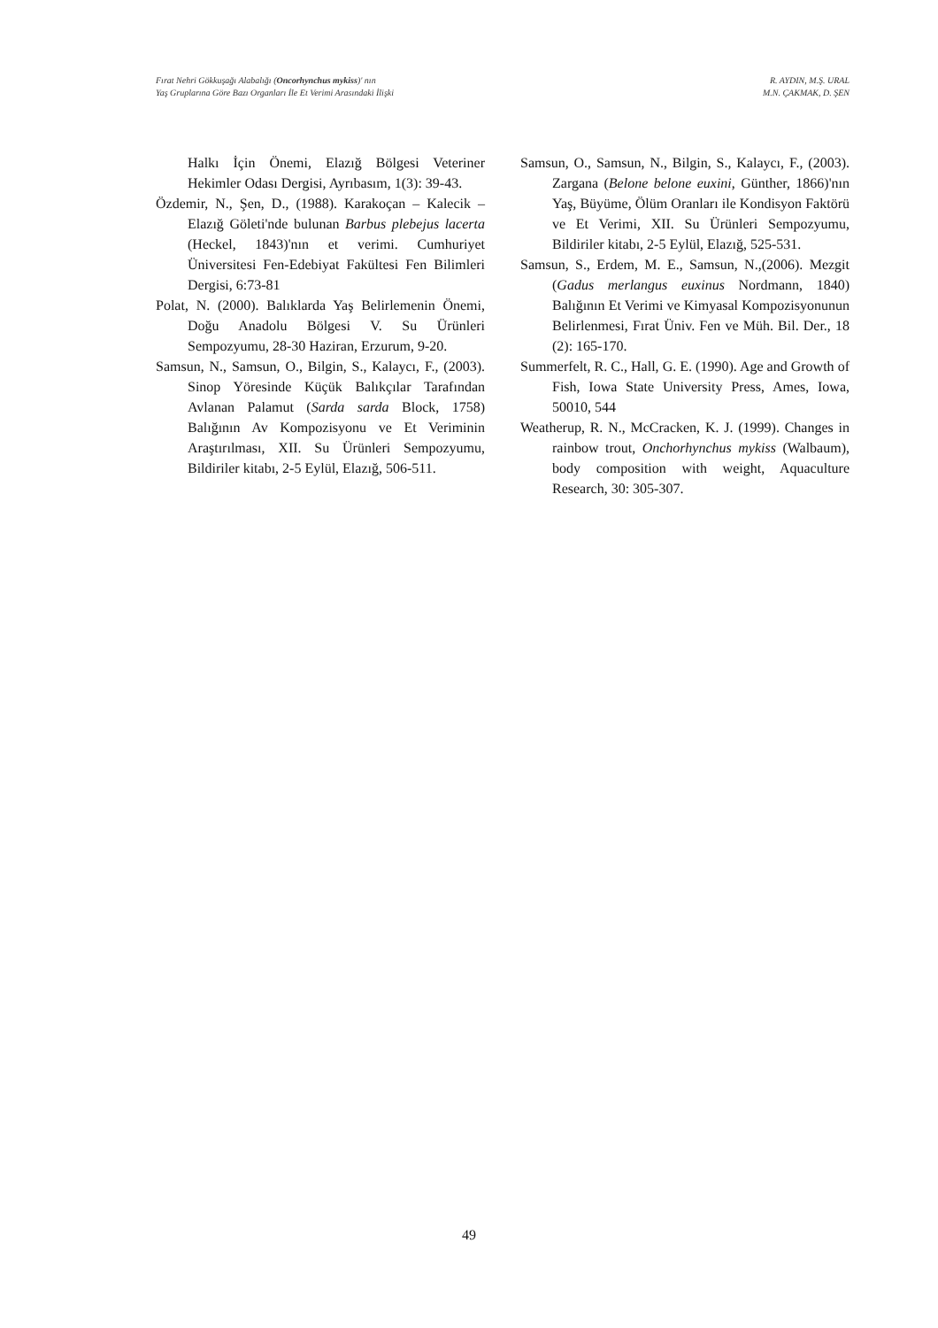Fırat Nehri Gökkuşağı Alabalığı (Oncorhynchus mykiss)' nın
Yaş Gruplarına Göre Bazı Organları İle Et Verimi Arasındaki İlişki
R. AYDIN, M.Ş. URAL
M.N. ÇAKMAK, D. ŞEN
Halkı İçin Önemi, Elazığ Bölgesi Veteriner Hekimler Odası Dergisi, Ayrıbasım, 1(3): 39-43.
Özdemir, N., Şen, D., (1988). Karakoçan – Kalecik – Elazığ Göleti'nde bulunan Barbus plebejus lacerta (Heckel, 1843)'nın et verimi. Cumhuriyet Üniversitesi Fen-Edebiyat Fakültesi Fen Bilimleri Dergisi, 6:73-81
Polat, N. (2000). Balıklarda Yaş Belirlemenin Önemi, Doğu Anadolu Bölgesi V. Su Ürünleri Sempozyumu, 28-30 Haziran, Erzurum, 9-20.
Samsun, N., Samsun, O., Bilgin, S., Kalaycı, F., (2003). Sinop Yöresinde Küçük Balıkçılar Tarafından Avlanan Palamut (Sarda sarda Block, 1758) Balığının Av Kompozisyonu ve Et Veriminin Araştırılması, XII. Su Ürünleri Sempozyumu, Bildiriler kitabı, 2-5 Eylül, Elazığ, 506-511.
Samsun, O., Samsun, N., Bilgin, S., Kalaycı, F., (2003). Zargana (Belone belone euxini, Günther, 1866)'nın Yaş, Büyüme, Ölüm Oranları ile Kondisyon Faktörü ve Et Verimi, XII. Su Ürünleri Sempozyumu, Bildiriler kitabı, 2-5 Eylül, Elazığ, 525-531.
Samsun, S., Erdem, M. E., Samsun, N.,(2006). Mezgit (Gadus merlangus euxinus Nordmann, 1840) Balığının Et Verimi ve Kimyasal Kompozisyonunun Belirlenmesi, Fırat Üniv. Fen ve Müh. Bil. Der., 18 (2): 165-170.
Summerfelt, R. C., Hall, G. E. (1990). Age and Growth of Fish, Iowa State University Press, Ames, Iowa, 50010, 544
Weatherup, R. N., McCracken, K. J. (1999). Changes in rainbow trout, Onchorhynchus mykiss (Walbaum), body composition with weight, Aquaculture Research, 30: 305-307.
49